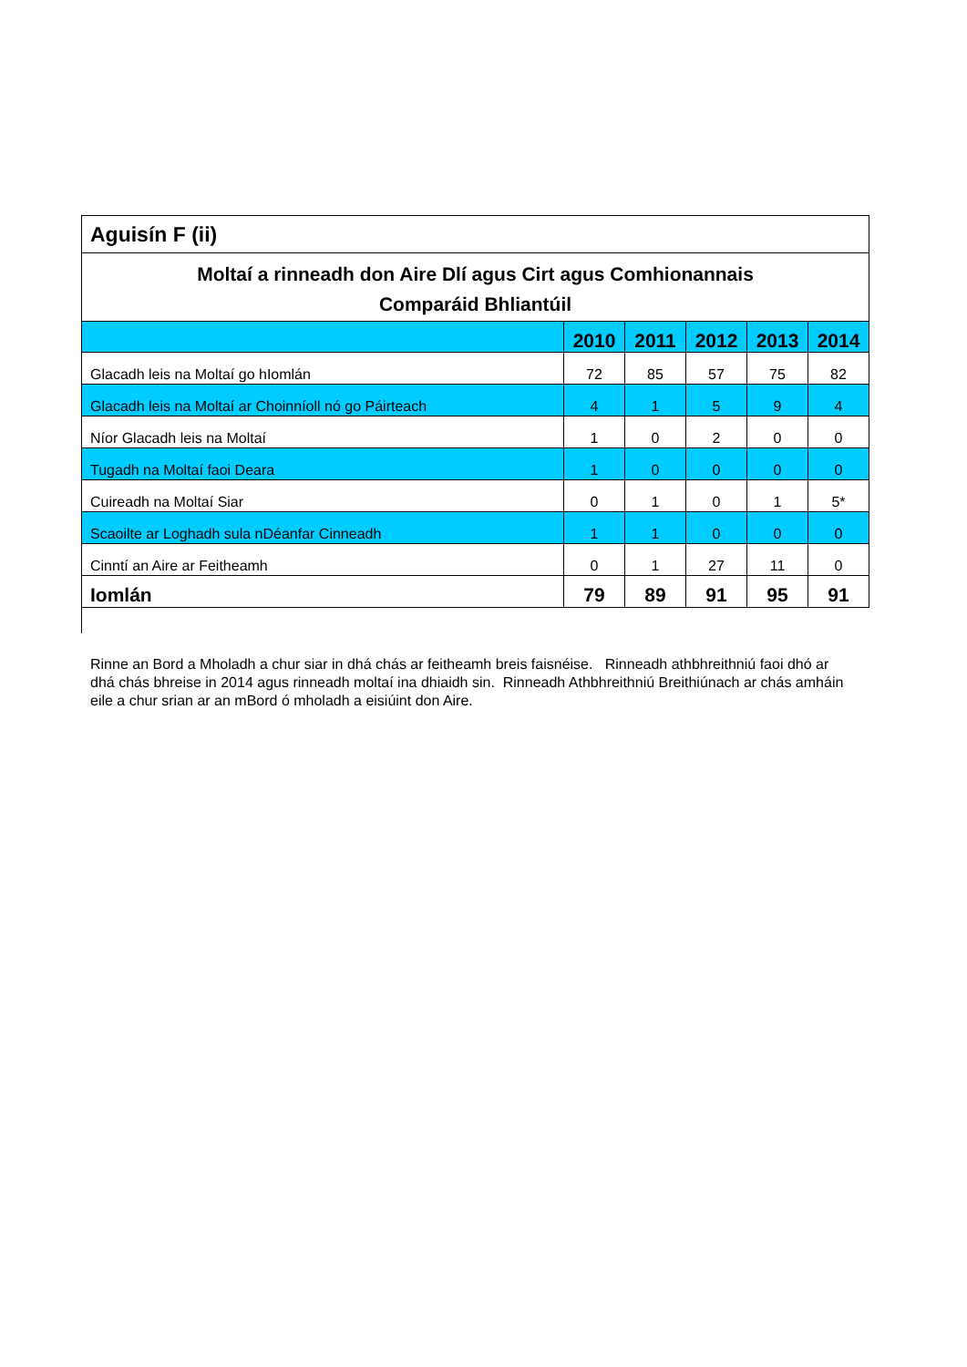| Aguisín F (ii) | | | | | |
| --- | --- | --- | --- | --- | --- |
| Moltaí a rinneadh don Aire Dlí agus Cirt agus Comhionannais | | | | | |
| Comparáid Bhliantúil | | | | | |
| | 2010 | 2011 | 2012 | 2013 | 2014 |
| Glacadh leis na Moltaí go hIomlán | 72 | 85 | 57 | 75 | 82 |
| Glacadh leis na Moltaí ar Choinníoll nó go Páirteach | 4 | 1 | 5 | 9 | 4 |
| Níor Glacadh leis na Moltaí | 1 | 0 | 2 | 0 | 0 |
| Tugadh na Moltaí faoi Deara | 1 | 0 | 0 | 0 | 0 |
| Cuireadh na Moltaí Siar | 0 | 1 | 0 | 1 | 5* |
| Scaoilte ar Loghadh sula nDéanfar Cinneadh | 1 | 1 | 0 | 0 | 0 |
| Cinntí an Aire ar Feitheamh | 0 | 1 | 27 | 11 | 0 |
| Iomlán | 79 | 89 | 91 | 95 | 91 |
Rinne an Bord a Mholadh a chur siar in dhá chás ar feitheamh breis faisnéise. Rinneadh athbhreithniú faoi dhó ar dhá chás bhreise in 2014 agus rinneadh moltaí ina dhiaidh sin. Rinneadh Athbhreithniú Breithiúnach ar chás amháin eile a chur srian ar an mBord ó mholadh a eisiúint don Aire.